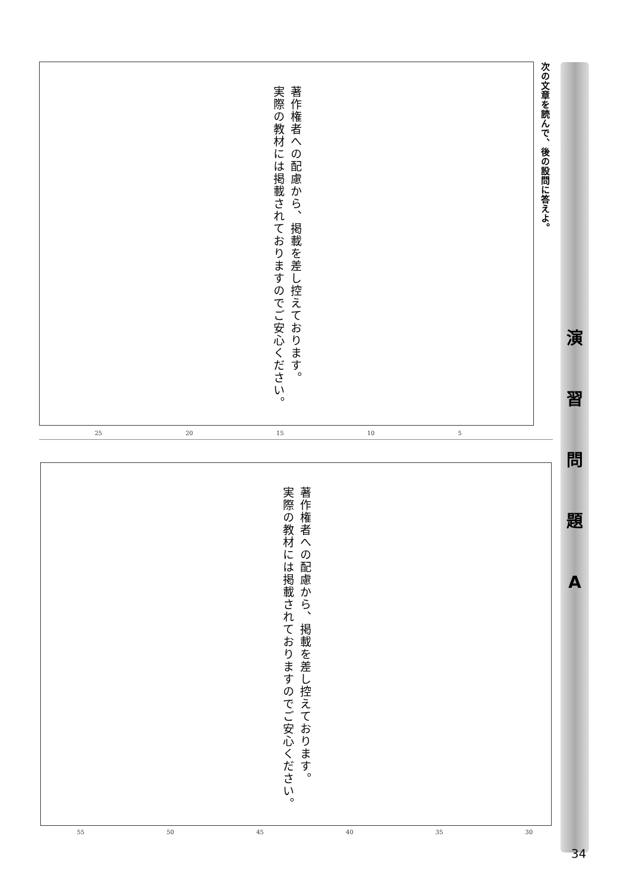次の文章を読んで、後の設問に答えよ。
演
習
問
題
A
著作権者への配慮から、掲載を差し控えております。
実際の教材には掲載されておりますのでご安心ください。
25 20 15 10 5
著作権者への配慮から、掲載を差し控えております。
実際の教材には掲載されておりますのでご安心ください。
55 50 45 40 35 30
34